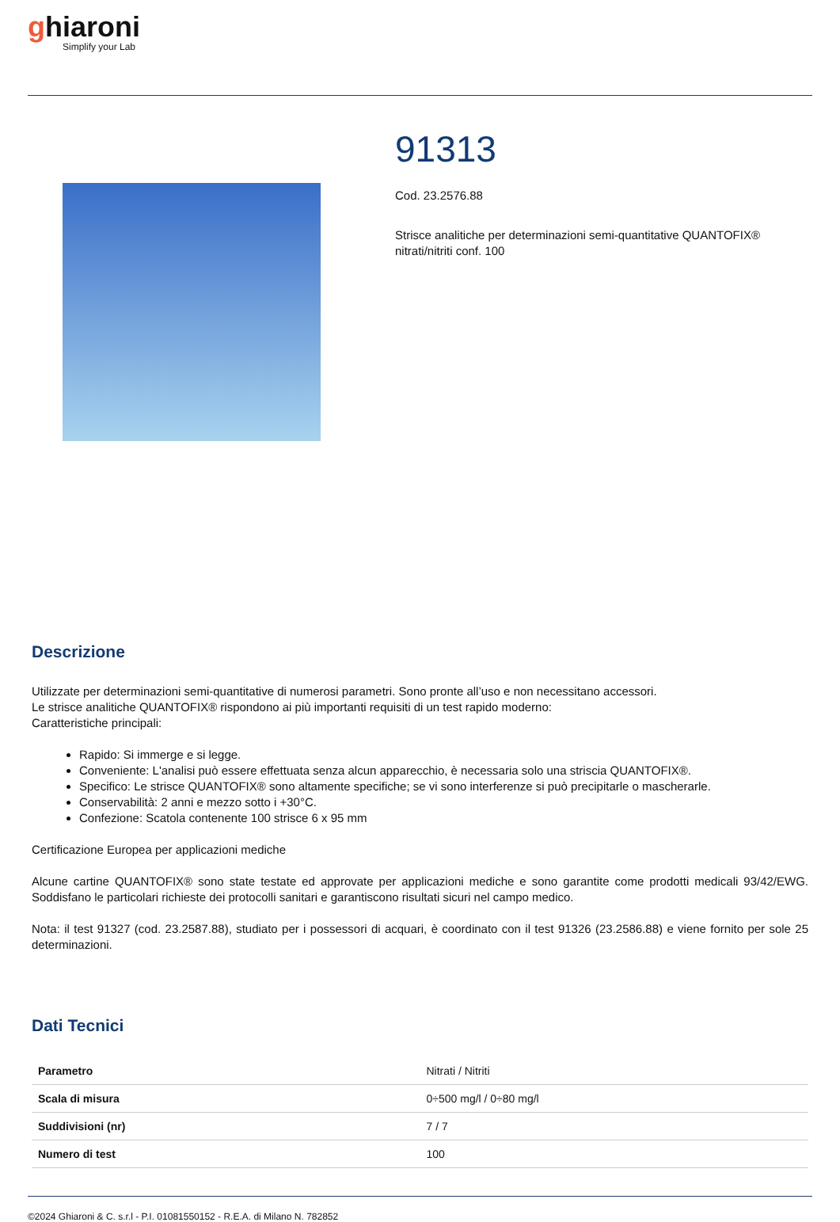ghiaroni
Simplify your Lab
91313
Cod. 23.2576.88
Strisce analitiche per determinazioni semi-quantitative QUANTOFIX® nitrati/nitriti conf. 100
Descrizione
Utilizzate per determinazioni semi-quantitative di numerosi parametri. Sono pronte all’uso e non necessitano accessori.
Le strisce analitiche QUANTOFIX® rispondono ai più importanti requisiti di un test rapido moderno:
Caratteristiche principali:
Rapido: Si immerge e si legge.
Conveniente: L'analisi può essere effettuata senza alcun apparecchio, è necessaria solo una striscia QUANTOFIX®.
Specifico: Le strisce QUANTOFIX® sono altamente specifiche; se vi sono interferenze si può precipitarle o mascherarle.
Conservabilità: 2 anni e mezzo sotto i +30°C.
Confezione: Scatola contenente 100 strisce 6 x 95 mm
Certificazione Europea per applicazioni mediche
Alcune cartine QUANTOFIX® sono state testate ed approvate per applicazioni mediche e sono garantite come prodotti medicali 93/42/EWG. Soddisfano le particolari richieste dei protocolli sanitari e garantiscono risultati sicuri nel campo medico.
Nota: il test 91327 (cod. 23.2587.88), studiato per i possessori di acquari, è coordinato con il test 91326 (23.2586.88) e viene fornito per sole 25 determinazioni.
Dati Tecnici
| Parametro | Nitrati / Nitriti |
| Scala di misura | 0÷500 mg/l / 0÷80 mg/l |
| Suddivisioni (nr) | 7 / 7 |
| Numero di test | 100 |
©2024 Ghiaroni & C. s.r.l - P.I. 01081550152 - R.E.A. di Milano N. 782852